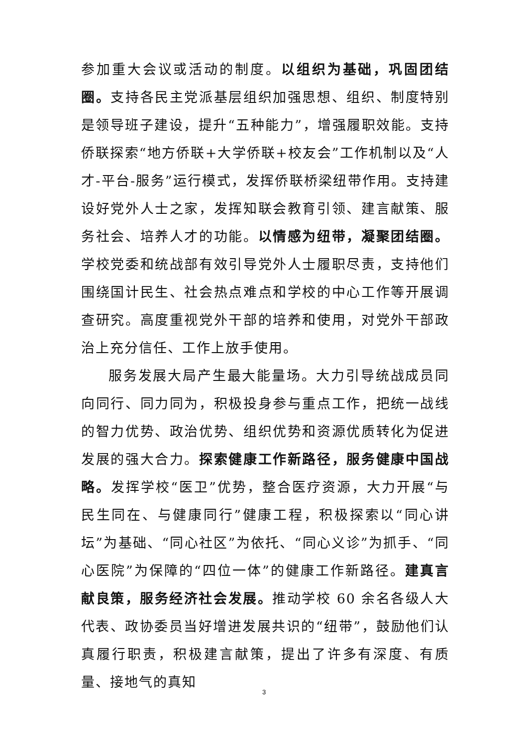参加重大会议或活动的制度。以组织为基础，巩固团结圈。支持各民主党派基层组织加强思想、组织、制度特别是领导班子建设，提升“五种能力”，增强履职效能。支持侨联探索“地方侨联+大学侨联+校友会”工作机制以及“人才-平台-服务”运行模式，发挥侨联桥梁纽带作用。支持建设好党外人士之家，发挥知联会教育引领、建言献策、服务社会、培养人才的功能。以情感为纽带，凝聚团结圈。学校党委和统战部有效引导党外人士履职尽责，支持他们围绕国计民生、社会热点难点和学校的中心工作等开展调查研究。高度重视党外干部的培养和使用，对党外干部政治上充分信任、工作上放手使用。
服务发展大局产生最大能量场。大力引导统战成员同向同行、同力同为，积极投身参与重点工作，把统一战线的智力优势、政治优势、组织优势和资源优质转化为促进发展的强大合力。探索健康工作新路径，服务健康中国战略。发挥学校“医卫”优势，整合医疗资源，大力开展“与民生同在、与健康同行”健康工程，积极探索以“同心讲坛”为基础、“同心社区”为依托、“同心义诊”为抓手、“同心医院”为保障的“四位一体”的健康工作新路径。建真言献良策，服务经济社会发展。推动学校 60 余名各级人大代表、政协委员当好增进发展共识的“纽带”，鼓励他们认真履行职责，积极建言献策，提出了许多有深度、有质量、接地气的真知
3